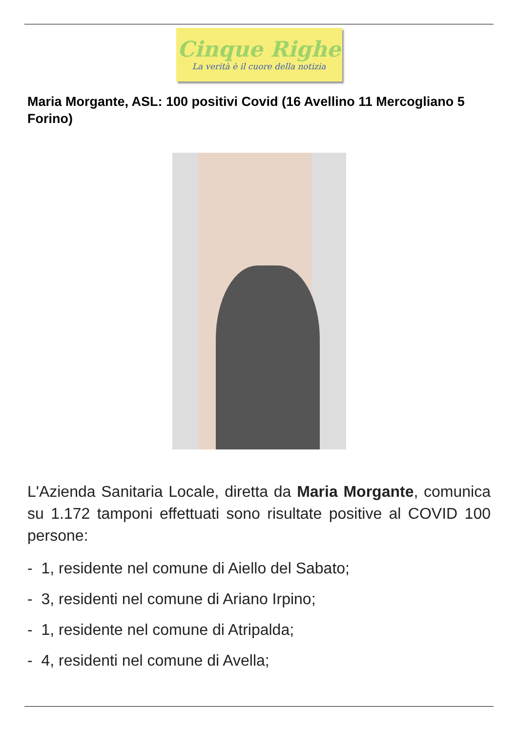Cinque Righe
La verità è il cuore della notizia
Maria Morgante, ASL: 100 positivi Covid (16 Avellino 11 Mercogliano 5 Forino)
L'Azienda Sanitaria Locale, diretta da Maria Morgante, comunica su 1.172 tamponi effettuati sono risultate positive al COVID 100 persone:
- 1, residente nel comune di Aiello del Sabato;
- 3, residenti nel comune di Ariano Irpino;
- 1, residente nel comune di Atripalda;
- 4, residenti nel comune di Avella;